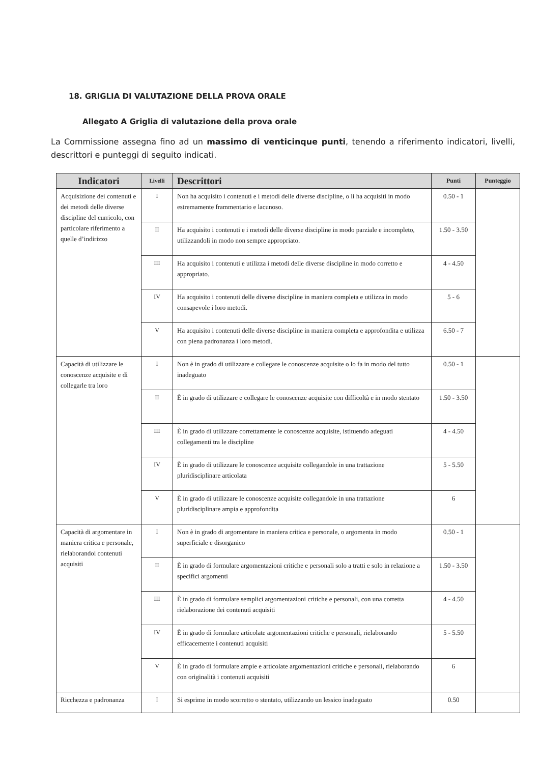18. GRIGLIA DI VALUTAZIONE DELLA PROVA ORALE
Allegato A Griglia di valutazione della prova orale
La Commissione assegna fino ad un massimo di venticinque punti, tenendo a riferimento indicatori, livelli, descrittori e punteggi di seguito indicati.
| Indicatori | Livelli | Descrittori | Punti | Punteggio |
| --- | --- | --- | --- | --- |
| Acquisizione dei contenuti e dei metodi delle diverse discipline del curricolo, con particolare riferimento a quelle d’indirizzo | I | Non ha acquisito i contenuti e i metodi delle diverse discipline, o li ha acquisiti in modo estremamente frammentario e lacunoso. | 0.50 - 1 | |
| | II | Ha acquisito i contenuti e i metodi delle diverse discipline in modo parziale e incompleto, utilizzandoli in modo non sempre appropriato. | 1.50 - 3.50 | |
| | III | Ha acquisito i contenuti e utilizza i metodi delle diverse discipline in modo corretto e appropriato. | 4 - 4.50 | |
| | IV | Ha acquisito i contenuti delle diverse discipline in maniera completa e utilizza in modo consapevole i loro metodi. | 5 - 6 | |
| | V | Ha acquisito i contenuti delle diverse discipline in maniera completa e approfondita e utilizza con piena padronanza i loro metodi. | 6.50 - 7 | |
| Capacità di utilizzare le conoscenze acquisite e di collegarle tra loro | I | Non è in grado di utilizzare e collegare le conoscenze acquisite o lo fa in modo del tutto inadeguato | 0.50 - 1 | |
| | II | È in grado di utilizzare e collegare le conoscenze acquisite con difficoltà e in modo stentato | 1.50 - 3.50 | |
| | III | È in grado di utilizzare correttamente le conoscenze acquisite, istituendo adeguati collegamenti tra le discipline | 4 - 4.50 | |
| | IV | È in grado di utilizzare le conoscenze acquisite collegandole in una trattazione pluridisciplinare articolata | 5 - 5.50 | |
| | V | È in grado di utilizzare le conoscenze acquisite collegandole in una trattazione pluridisciplinare ampia e approfondita | 6 | |
| Capacità di argomentare in maniera critica e personale, rielaborandoi contenuti acquisiti | I | Non è in grado di argomentare in maniera critica e personale, o argomenta in modo superficiale e disorganico | 0.50 - 1 | |
| | II | È in grado di formulare argomentazioni critiche e personali solo a tratti e solo in relazione a specifici argomenti | 1.50 - 3.50 | |
| | III | È in grado di formulare semplici argomentazioni critiche e personali, con una corretta rielaborazione dei contenuti acquisiti | 4 - 4.50 | |
| | IV | È in grado di formulare articolate argomentazioni critiche e personali, rielaborando efficacemente i contenuti acquisiti | 5 - 5.50 | |
| | V | È in grado di formulare ampie e articolate argomentazioni critiche e personali, rielaborando con originalità i contenuti acquisiti | 6 | |
| Ricchezza e padronanza | I | Si esprime in modo scorretto o stentato, utilizzando un lessico inadeguato | 0.50 | |